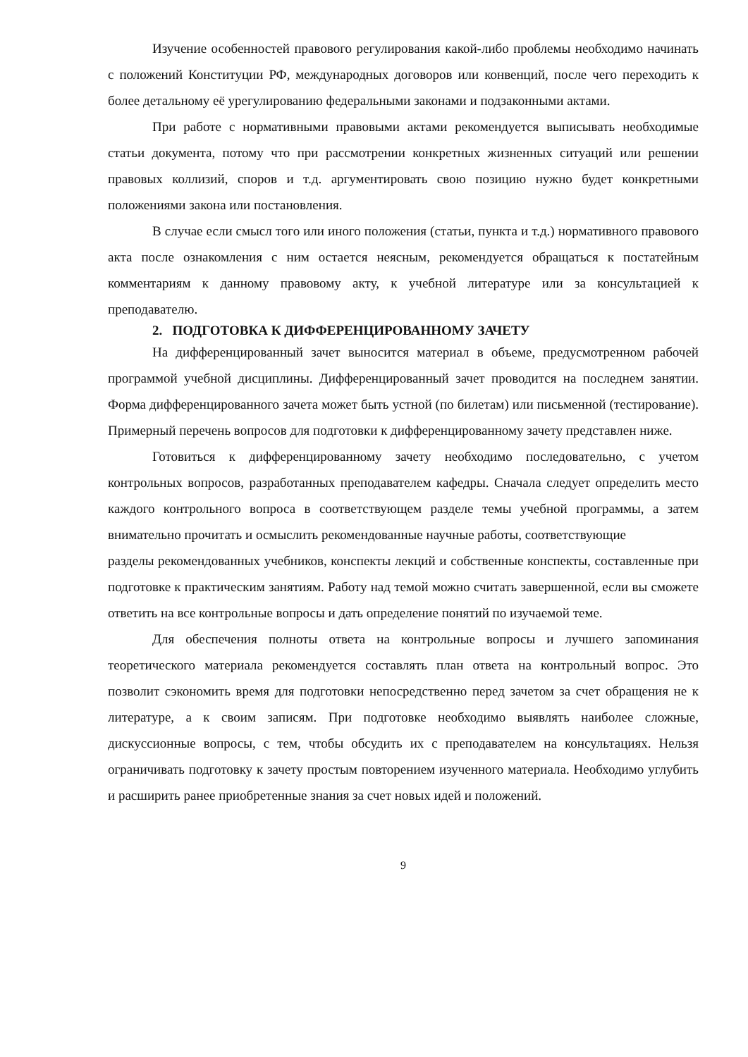Изучение особенностей правового регулирования какой-либо проблемы необходимо начинать с положений Конституции РФ, международных договоров или конвенций, после чего переходить к более детальному её урегулированию федеральными законами и подзаконными актами.
При работе с нормативными правовыми актами рекомендуется выписывать необходимые статьи документа, потому что при рассмотрении конкретных жизненных ситуаций или решении правовых коллизий, споров и т.д. аргументировать свою позицию нужно будет конкретными положениями закона или постановления.
В случае если смысл того или иного положения (статьи, пункта и т.д.) нормативного правового акта после ознакомления с ним остается неясным, рекомендуется обращаться к постатейным комментариям к данному правовому акту, к учебной литературе или за консультацией к преподавателю.
2. ПОДГОТОВКА К ДИФФЕРЕНЦИРОВАННОМУ ЗАЧЕТУ
На дифференцированный зачет выносится материал в объеме, предусмотренном рабочей программой учебной дисциплины. Дифференцированный зачет проводится на последнем занятии. Форма дифференцированного зачета может быть устной (по билетам) или письменной (тестирование). Примерный перечень вопросов для подготовки к дифференцированному зачету представлен ниже.
Готовиться к дифференцированному зачету необходимо последовательно, с учетом контрольных вопросов, разработанных преподавателем кафедры. Сначала следует определить место каждого контрольного вопроса в соответствующем разделе темы учебной программы, а затем внимательно прочитать и осмыслить рекомендованные научные работы, соответствующие
разделы рекомендованных учебников, конспекты лекций и собственные конспекты, составленные при подготовке к практическим занятиям. Работу над темой можно считать завершенной, если вы сможете ответить на все контрольные вопросы и дать определение понятий по изучаемой теме.
Для обеспечения полноты ответа на контрольные вопросы и лучшего запоминания теоретического материала рекомендуется составлять план ответа на контрольный вопрос. Это позволит сэкономить время для подготовки непосредственно перед зачетом за счет обращения не к литературе, а к своим записям. При подготовке необходимо выявлять наиболее сложные, дискуссионные вопросы, с тем, чтобы обсудить их с преподавателем на консультациях. Нельзя ограничивать подготовку к зачету простым повторением изученного материала. Необходимо углубить и расширить ранее приобретенные знания за счет новых идей и положений.
9